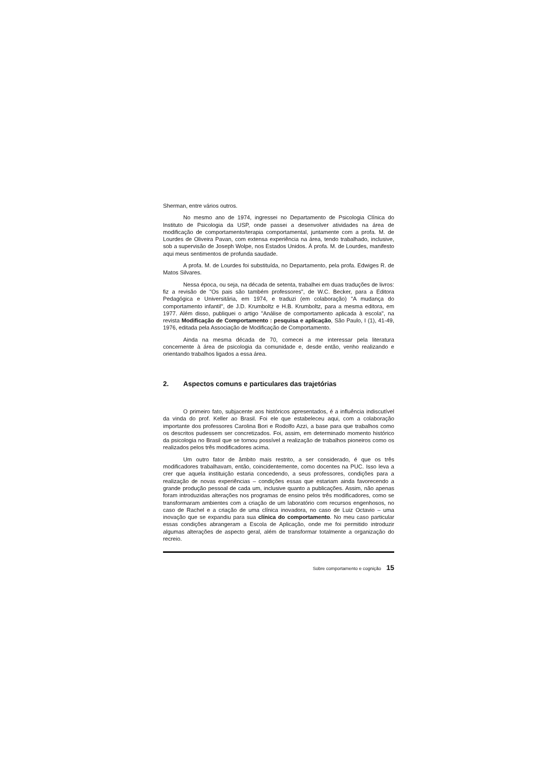Sherman, entre vários outros.
No mesmo ano de 1974, ingressei no Departamento de Psicologia Clínica do Instituto de Psicologia da USP, onde passei a desenvolver atividades na área de modificação de comportamento/terapia comportamental, juntamente com a profa. M. de Lourdes de Oliveira Pavan, com extensa experiência na área, tendo trabalhado, inclusive, sob a supervisão de Joseph Wolpe, nos Estados Unidos. À profa. M. de Lourdes, manifesto aqui meus sentimentos de profunda saudade.
A profa. M. de Lourdes foi substituída, no Departamento, pela profa. Edwiges R. de Matos Silvares.
Nessa época, ou seja, na década de setenta, trabalhei em duas traduções de livros: fiz a revisão de "Os pais são também professores", de W.C. Becker, para a Editora Pedagógica e Universitária, em 1974, e traduzi (em colaboração) "A mudança do comportamento infantil", de J.D. Krumboltz e H.B. Krumboltz, para a mesma editora, em 1977. Além disso, publiquei o artigo "Análise de comportamento aplicada à escola", na revista Modificação de Comportamento : pesquisa e aplicação, São Paulo, I (1), 41-49, 1976, editada pela Associação de Modificação de Comportamento.
Ainda na mesma década de 70, comecei a me interessar pela literatura concernente à área de psicologia da comunidade e, desde então, venho realizando e orientando trabalhos ligados a essa área.
2. Aspectos comuns e particulares das trajetórias
O primeiro fato, subjacente aos históricos apresentados, é a influência indiscutível da vinda do prof. Keller ao Brasil. Foi ele que estabeleceu aqui, com a colaboração importante dos professores Carolina Bori e Rodolfo Azzi, a base para que trabalhos como os descritos pudessem ser concretizados. Foi, assim, em determinado momento histórico da psicologia no Brasil que se tornou possível a realização de trabalhos pioneiros como os realizados pelos três modificadores acima.
Um outro fator de âmbito mais restrito, a ser considerado, é que os três modificadores trabalhavam, então, coincidentemente, como docentes na PUC. Isso leva a crer que aquela instituição estaria concedendo, a seus professores, condições para a realização de novas experiências – condições essas que estariam ainda favorecendo a grande produção pessoal de cada um, inclusive quanto a publicações. Assim, não apenas foram introduzidas alterações nos programas de ensino pelos três modificadores, como se transformaram ambientes com a criação de um laboratório com recursos engenhosos, no caso de Rachel e a criação de uma clínica inovadora, no caso de Luiz Octavio – uma inovação que se expandiu para sua clínica do comportamento. No meu caso particular essas condições abrangeram a Escola de Aplicação, onde me foi permitido introduzir algumas alterações de aspecto geral, além de transformar totalmente a organização do recreio.
Sobre comportamento e cognição 15